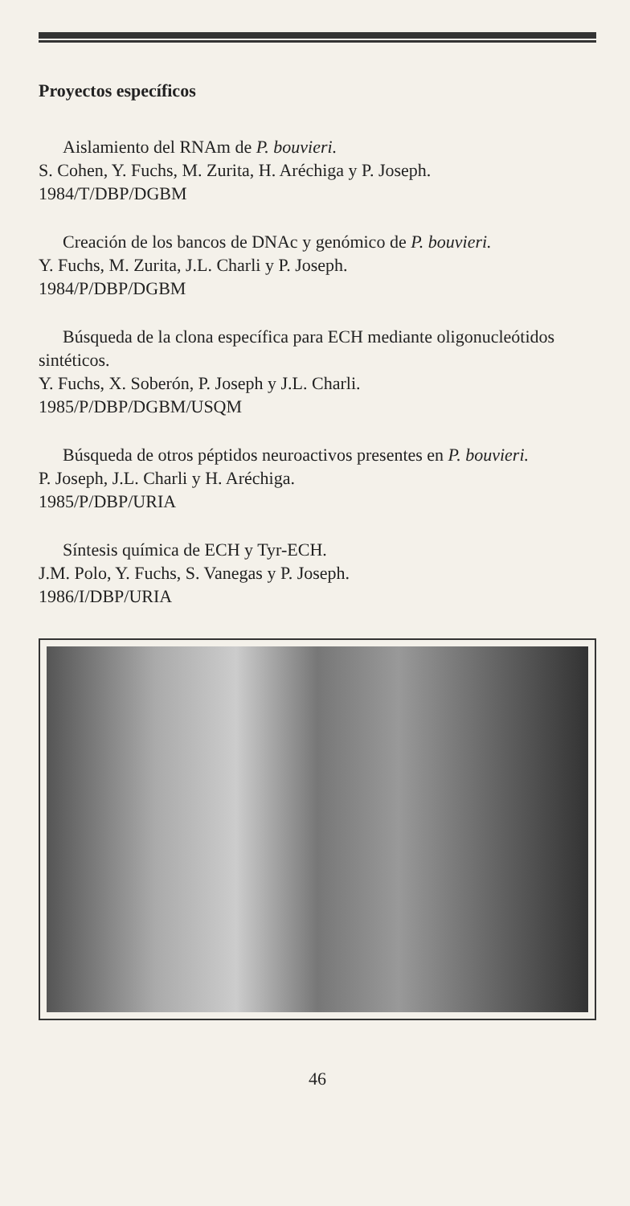Proyectos específicos
Aislamiento del RNAm de P. bouvieri.
S. Cohen, Y. Fuchs, M. Zurita, H. Aréchiga y P. Joseph.
1984/T/DBP/DGBM
Creación de los bancos de DNAc y genómico de P. bouvieri.
Y. Fuchs, M. Zurita, J.L. Charli y P. Joseph.
1984/P/DBP/DGBM
Búsqueda de la clona específica para ECH mediante oligonucleótidos sintéticos.
Y. Fuchs, X. Soberón, P. Joseph y J.L. Charli.
1985/P/DBP/DGBM/USQM
Búsqueda de otros péptidos neuroactivos presentes en P. bouvieri.
P. Joseph, J.L. Charli y H. Aréchiga.
1985/P/DBP/URIA
Síntesis química de ECH y Tyr-ECH.
J.M. Polo, Y. Fuchs, S. Vanegas y P. Joseph.
1986/I/DBP/URIA
46